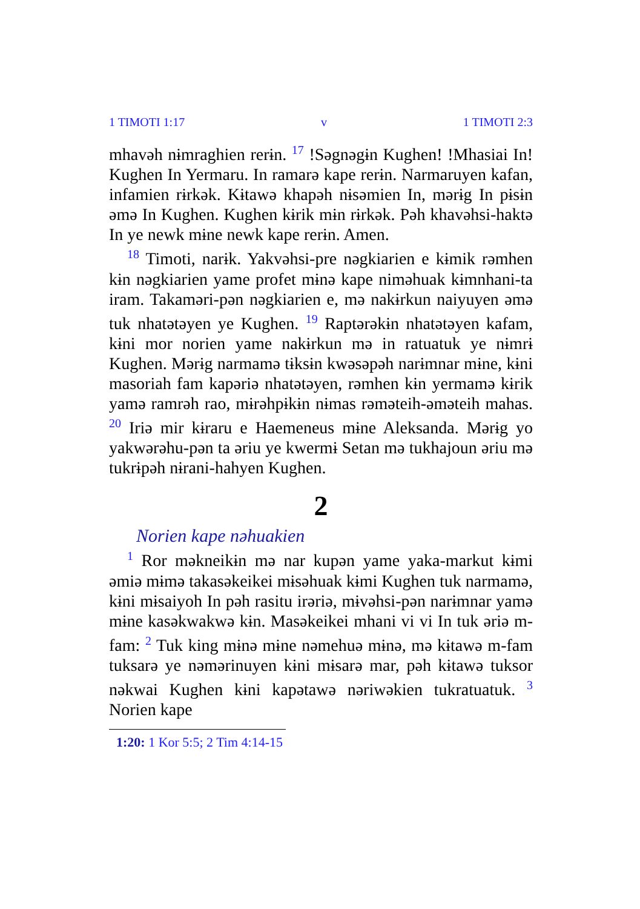1 TIMOTI 1:17 v 1 TIMOTI 2:3
mhavəh nɨmraghien rerɨn. <sup>17</sup> !Səgnəgɨn Kughen! !Mhasiai In! Kughen In Yermaru. In ramarə kape rerɨn. Narmaruyen kafan, infamien rɨrkək. Kɨtawə khapəh nɨsəmien In, mərɨg In pɨsɨn əmə In Kughen. Kughen kɨrik mɨn rɨrkək. Pəh khavəhsi-haktə In ye newk mɨne newk kape rerɨn. Amen.
<sup>18</sup> Timoti, narɨk. Yakvəhsi-pre nəgkiarien e kɨmik rəmhen kɨn nəgkiarien yame profet mɨnə kape nimәhuak kɨmnhani-ta iram. Takaməri-pən nəgkiarien e, mə nakɨrkun naiyuyen əmə tuk nhatətəyen ye Kughen. <sup>19</sup> Raptərəkɨn nhatətəyen kafam, kɨni mor norien yame nakɨrkun mə in ratuatuk ye nɨmrɨ Kughen. Mərɨg narmamə tɨksɨn kwəsəpəh narɨmnar mɨne, kɨni masoriah fam kapəriə nhatətəyen, rəmhen kɨn yermamə kɨrik yamə ramrəh rao, mɨrəhpɨkɨn nɨmas rəməteih-əməteih mahas. <sup>20</sup> Iriə mir kɨraru e Haemeneus mɨne Aleksanda. Mərɨg yo yakwərəhu-pən ta əriu ye kwermɨ Setan mə tukhajoun əriu mə tukrɨpəh nɨrani-hahyen Kughen.
2
Norien kape nəhuakien
<sup>1</sup> Ror məkneikɨn mə nar kupən yame yaka-markut kɨmi əmiə mɨmə takasəkeikei mɨsəhuak kɨmi Kughen tuk narmamə, kɨni mɨsaiyoh In pəh rasitu irəriə, mɨvəhsi-pən narɨmnar yamə mɨne kasəkwakwə kɨn. Masəkeikei mhani vi vi In tuk əriə m-fam: <sup>2</sup> Tuk king mɨnə mɨne nəmehuə mɨnə, mə kɨtawə m-fam tuksarə ye nəmərinuyen kɨni mɨsarə mar, pəh kɨtawə tuksor nəkwai Kughen kɨni kapətawə nəriwəkien tukratuatuk. <sup>3</sup> Norien kape
1:20: 1 Kor 5:5; 2 Tim 4:14-15